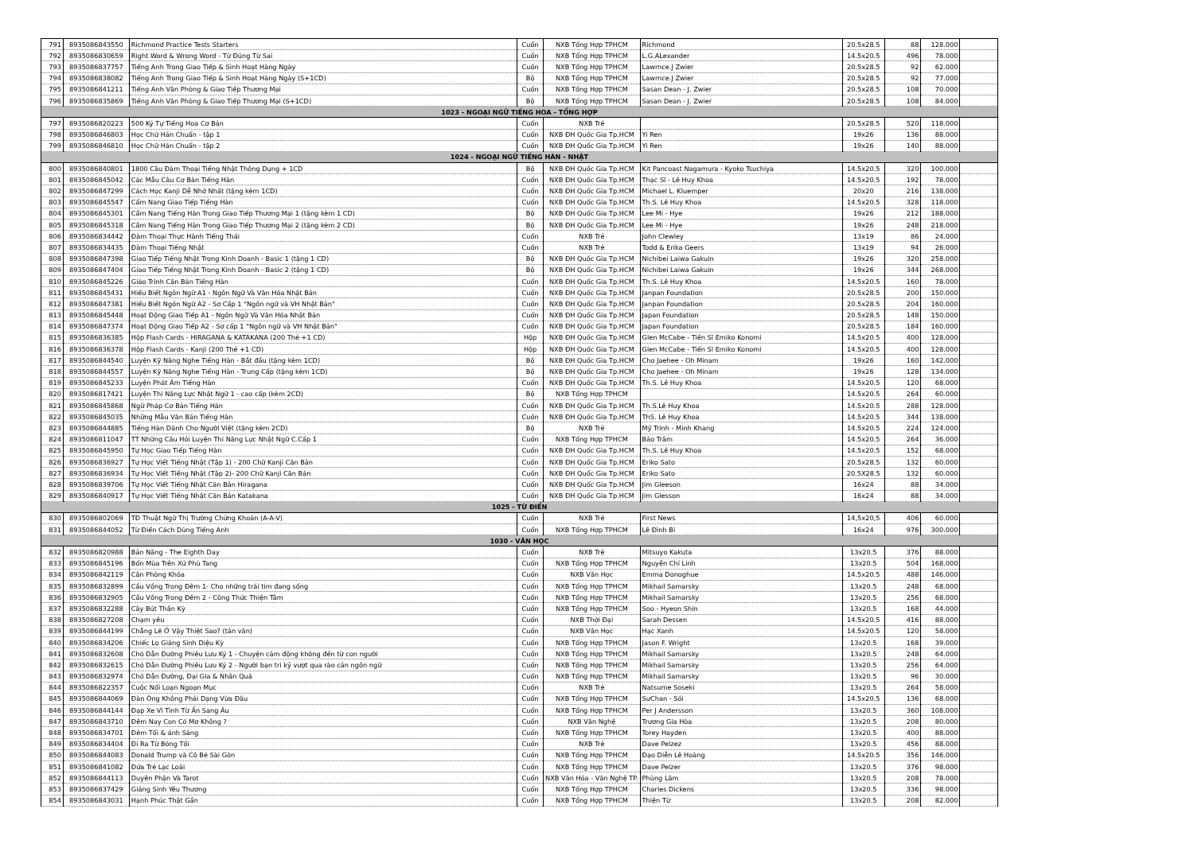| 791 | 8935086843550 | Richmond Practice Tests Starters | Cuốn | NXB Tổng Hợp TPHCM | Richmond | 20.5x28.5 | 88 | 128.000 | |
| 792 | 8935086830659 | Right Word & Wrong Word - Từ Đúng Từ Sai | Cuốn | NXB Tổng Hợp TPHCM | L.G.ALexander | 14.5x20.5 | 496 | 78.000 | |
| 793 | 8935086837757 | Tiếng Anh Trong Giao Tiếp & Sinh Hoạt Hàng Ngày | Cuốn | NXB Tổng Hợp TPHCM | Lawrnce.J Zwier | 20.5x28.5 | 92 | 62.000 | |
| 794 | 8935086838082 | Tiếng Anh Trong Giao Tiếp & Sinh Hoạt Hàng Ngày (S+1CD) | Bộ | NXB Tổng Hợp TPHCM | Lawrnce.J Zwier | 20.5x28.5 | 92 | 77.000 | |
| 795 | 8935086841211 | Tiếng Anh Văn Phòng & Giao Tiếp Thương Mại | Cuốn | NXB Tổng Hợp TPHCM | Sasan Dean - J. Zwier | 20.5x28.5 | 108 | 70.000 | |
| 796 | 8935086835869 | Tiếng Anh Văn Phòng & Giao Tiếp Thương Mại (S+1CD) | Bộ | NXB Tổng Hợp TPHCM | Sasan Dean - J. Zwier | 20.5x28.5 | 108 | 84.000 | |
| 1023 - NGOẠI NGỮ TIẾNG HOA - TỔNG HỢP | | | | | | | | | |
| 797 | 8935086820223 | 500 Ký Tự Tiếng Hoa Cơ Bản | Cuốn | NXB Trẻ | | 20.5x28.5 | 520 | 118.000 | |
| 798 | 8935086846803 | Học Chữ Hán Chuẩn - tập 1 | Cuốn | NXB ĐH Quốc Gia Tp.HCM | Yi Ren | 19x26 | 136 | 88.000 | |
| 799 | 8935086846810 | Học Chữ Hán Chuẩn - tập 2 | Cuốn | NXB ĐH Quốc Gia Tp.HCM | Yi Ren | 19x26 | 140 | 88.000 | |
| 1024 - NGOẠI NGỮ TIẾNG HÀN - NHẬT | | | | | | | | | |
| 800 | 8935086840801 | 1800 Câu Đàm Thoại Tiếng Nhật Thông Dụng + 1CD | Bộ | NXB ĐH Quốc Gia Tp.HCM | Kit Pancoast Nagamura - Kyoko Tsuchiya | 14.5x20.5 | 320 | 100.000 | |
| 801 | 8935086845042 | Các Mẫu Câu Cơ Bản Tiếng Hàn | Cuốn | NXB ĐH Quốc Gia Tp.HCM | Thạc Sĩ - Lê Huy Khoa | 14.5x20.5 | 192 | 78.000 | |
| 802 | 8935086847299 | Cách Học Kanji Dễ Nhớ Nhất (tặng kèm 1CD) | Cuốn | NXB ĐH Quốc Gia Tp.HCM | Michael L. Kluemper | 20x20 | 216 | 138.000 | |
| 803 | 8935086845547 | Cẩm Nang Giao Tiếp Tiếng Hàn | Cuốn | NXB ĐH Quốc Gia Tp.HCM | Th.S. Lê Huy Khoa | 14.5x20.5 | 328 | 118.000 | |
| 804 | 8935086845301 | Cẩm Nang Tiếng Hàn Trong Giao Tiếp Thương Mại 1 (tặng kèm 1 CD) | Bộ | NXB ĐH Quốc Gia Tp.HCM | Lee Mi - Hye | 19x26 | 212 | 188.000 | |
| 805 | 8935086845318 | Cẩm Nang Tiếng Hàn Trong Giao Tiếp Thương Mại 2 (tặng kèm 2 CD) | Bộ | NXB ĐH Quốc Gia Tp.HCM | Lee Mi - Hye | 19x26 | 248 | 218.000 | |
| 806 | 8935086834442 | Đàm Thoại Thực Hành Tiếng Thái | Cuốn | NXB Trẻ | John Clewley | 13x19 | 86 | 24.000 | |
| 807 | 8935086834435 | Đàm Thoại Tiếng Nhật | Cuốn | NXB Trẻ | Todd & Erika Geers | 13x19 | 94 | 26.000 | |
| 808 | 8935086847398 | Giao Tiếp Tiếng Nhật Trong Kinh Doanh - Basic 1 (tặng 1 CD) | Bộ | NXB ĐH Quốc Gia Tp.HCM | Nichibei Laiwa Gakuin | 19x26 | 320 | 258.000 | |
| 809 | 8935086847404 | Giao Tiếp Tiếng Nhật Trong Kinh Doanh - Basic 2 (tặng 1 CD) | Bộ | NXB ĐH Quốc Gia Tp.HCM | Nichibei Laiwa Gakuin | 19x26 | 344 | 268.000 | |
| 810 | 8935086845226 | Giáo Trình Căn Bản Tiếng Hàn | Cuốn | NXB ĐH Quốc Gia Tp.HCM | Th.S. Lê Huy Khoa | 14.5x20.5 | 160 | 78.000 | |
| 811 | 8935086845431 | Hiểu Biết Ngôn Ngữ A1 - Ngôn Ngữ Và Văn Hóa Nhật Bản | Cuốn | NXB ĐH Quốc Gia Tp.HCM | Janpan Foundation | 20.5x28.5 | 200 | 150.000 | |
| 812 | 8935086847381 | Hiểu Biết Ngôn Ngữ A2 - Sơ Cấp 1 "Ngôn ngữ và VH Nhật Bản" | Cuốn | NXB ĐH Quốc Gia Tp.HCM | Janpan Foundation | 20.5x28.5 | 204 | 160.000 | |
| 813 | 8935086845448 | Hoạt Động Giao Tiếp A1 - Ngôn Ngữ Và Văn Hóa Nhật Bản | Cuốn | NXB ĐH Quốc Gia Tp.HCM | Japan Foundation | 20.5x28.5 | 148 | 150.000 | |
| 814 | 8935086847374 | Hoạt Động Giao Tiếp A2 - Sơ cấp 1 "Ngôn ngữ và VH Nhật Bản" | Cuốn | NXB ĐH Quốc Gia Tp.HCM | Japan Foundation | 20.5x28.5 | 184 | 160.000 | |
| 815 | 8935086836385 | Hộp Flash Cards - HIRAGANA & KATAKANA (200 Thẻ +1 CD) | Hộp | NXB ĐH Quốc Gia Tp.HCM | Glen McCabe - Tiến Sĩ Emiko Konomi | 14.5x20.5 | 400 | 128.000 | |
| 816 | 8935086836378 | Hộp Flash Cards - Kanji (200 Thẻ +1 CD) | Hộp | NXB ĐH Quốc Gia Tp.HCM | Glen McCabe - Tiến Sĩ Emiko Konomi | 14.5x20.5 | 400 | 128.000 | |
| 817 | 8935086844540 | Luyện Kỹ Năng Nghe Tiếng Hàn - Bắt đầu (tặng kèm 1CD) | Bộ | NXB ĐH Quốc Gia Tp.HCM | Cho Jaehee - Oh Minam | 19x26 | 160 | 142.000 | |
| 818 | 8935086844557 | Luyện Kỹ Năng Nghe Tiếng Hàn - Trung Cấp (tặng kèm 1CD) | Bộ | NXB ĐH Quốc Gia Tp.HCM | Cho Jaehee - Oh Minam | 19x26 | 128 | 134.000 | |
| 819 | 8935086845233 | Luyện Phát Âm Tiếng Hàn | Cuốn | NXB ĐH Quốc Gia Tp.HCM | Th.S. Lê Huy Khoa | 14.5x20.5 | 120 | 68.000 | |
| 820 | 8935086817421 | Luyện Thi Năng Lực Nhật Ngữ 1 - cao cấp (kèm 2CD) | Bộ | NXB Tổng Hợp TPHCM | | 14.5x20.5 | 264 | 60.000 | |
| 821 | 8935086845868 | Ngữ Pháp Cơ Bản Tiếng Hàn | Cuốn | NXB ĐH Quốc Gia Tp.HCM | Th.S.Lê Huy Khoa | 14.5x20.5 | 288 | 128.000 | |
| 822 | 8935086845035 | Những Mẫu Văn Bản Tiếng Hàn | Cuốn | NXB ĐH Quốc Gia Tp.HCM | ThS. Lê Huy Khoa | 14.5x20.5 | 344 | 138.000 | |
| 823 | 8935086844885 | Tiếng Hàn Dành Cho Người Việt (tặng kèm 2CD) | Bộ | NXB Trẻ | Mỹ Trinh - Minh Khang | 14.5x20.5 | 224 | 124.000 | |
| 824 | 8935086811047 | TT Những Câu Hỏi Luyện Thi Năng Lực Nhật Ngữ C.Cấp 1 | Cuốn | NXB Tổng Hợp TPHCM | Bảo Trâm | 14.5x20.5 | 264 | 36.000 | |
| 825 | 8935086845950 | Tự Học Giao Tiếp Tiếng Hàn | Cuốn | NXB ĐH Quốc Gia Tp.HCM | Th.S. Lê Huy Khoa | 14.5x20.5 | 152 | 68.000 | |
| 826 | 8935086836927 | Tự Học Viết Tiếng Nhật (Tập 1) - 200 Chữ Kanji Căn Bản | Cuốn | NXB ĐH Quốc Gia Tp.HCM | Eriko Sato | 20.5x28.5 | 132 | 60.000 | |
| 827 | 8935086836934 | Tự Học Viết Tiếng Nhật (Tập 2)- 200 Chữ Kanji Căn Bản | Cuốn | NXB ĐH Quốc Gia Tp.HCM | Eriko Sato | 20.5X28.5 | 132 | 60.000 | |
| 828 | 8935086839706 | Tự Học Viết Tiếng Nhật Căn Bản Hiragana | Cuốn | NXB ĐH Quốc Gia Tp.HCM | Jim Gleeson | 16x24 | 88 | 34.000 | |
| 829 | 8935086840917 | Tự Học Viết Tiếng Nhật Căn Bản Katakana | Cuốn | NXB ĐH Quốc Gia Tp.HCM | Jim Glesson | 16x24 | 88 | 34.000 | |
| 1025 - TỪ ĐIỂN | | | | | | | | | |
| 830 | 8935086802069 | TĐ Thuật Ngữ Thị Trường Chứng Khoán (A-A-V) | Cuốn | NXB Trẻ | First News | 14,5x20,5 | 406 | 60.000 | |
| 831 | 8935086844052 | Từ Điển Cách Dùng Tiếng Anh | Cuốn | NXB Tổng Hợp TPHCM | Lê Đình Bì | 16x24 | 976 | 300.000 | |
| 1030 - VĂN HỌC | | | | | | | | | |
| 832 | 8935086820988 | Bản Năng - The Eighth Day | Cuốn | NXB Trẻ | Mitsuyo Kakuta | 13x20.5 | 376 | 88.000 | |
| 833 | 8935086845196 | Bốn Mùa Trên Xứ Phù Tang | Cuốn | NXB Tổng Hợp TPHCM | Nguyễn Chí Linh | 13x20.5 | 504 | 168.000 | |
| 834 | 8935086842119 | Căn Phòng Khóa | Cuốn | NXB Văn Học | Emma Donoghue | 14.5x20.5 | 488 | 146.000 | |
| 835 | 8935086832899 | Cầu Vồng Trong Đêm 1- Cho những trái tim đang sống | Cuốn | NXB Tổng Hợp TPHCM | Mikhail Samarsky | 13x20.5 | 248 | 68.000 | |
| 836 | 8935086832905 | Cầu Vồng Trong Đêm 2 - Công Thức Thiện Tâm | Cuốn | NXB Tổng Hợp TPHCM | Mikhail Samarsky | 13x20.5 | 256 | 68.000 | |
| 837 | 8935086832288 | Cây Bút Thần Kỳ | Cuốn | NXB Tổng Hợp TPHCM | Soo - Hyeon Shin | 13x20.5 | 168 | 44.000 | |
| 838 | 8935086827208 | Chạm yêu | Cuốn | NXB Thời Đại | Sarah Dessen | 14.5x20.5 | 416 | 88.000 | |
| 839 | 8935086844199 | Chẳng Lẽ Ở Vậy Thiệt Sao? (tản văn) | Cuốn | NXB Văn Học | Hạc Xanh | 14.5x20.5 | 120 | 58.000 | |
| 840 | 8935086834206 | Chiếc Lọ Giáng Sinh Diệu Kỳ | Cuốn | NXB Tổng Hợp TPHCM | Jason F. Wright | 13x20.5 | 168 | 39.000 | |
| 841 | 8935086832608 | Chó Dẫn Đường Phiêu Lưu Ký 1 - Chuyện cảm động không đến từ con người | Cuốn | NXB Tổng Hợp TPHCM | Mikhail Samarsky | 13x20.5 | 248 | 64.000 | |
| 842 | 8935086832615 | Chó Dẫn Đường Phiêu Lưu Ký 2 - Người bạn tri kỷ vượt qua rào cản ngôn ngữ | Cuốn | NXB Tổng Hợp TPHCM | Mikhail Samarsky | 13x20.5 | 256 | 64.000 | |
| 843 | 8935086832974 | Chó Dẫn Đường, Đại Gia & Nhân Quả | Cuốn | NXB Tổng Hợp TPHCM | Mikhail Samarsky | 13x20.5 | 96 | 30.000 | |
| 844 | 8935086822357 | Cuộc Nổi Loạn Ngoạn Mục | Cuốn | NXB Trẻ | Natsume Soseki | 13x20.5 | 264 | 58.000 | |
| 845 | 8935086844069 | Đàn Ông Không Phải Dạng Vừa Đâu | Cuốn | NXB Tổng Hợp TPHCM | SưChan - Sói | 14.5x20.5 | 136 | 68.000 | |
| 846 | 8935086844144 | Đạp Xe Vì Tình Từ Ấn Sang Âu | Cuốn | NXB Tổng Hợp TPHCM | Per J Andersson | 13x20.5 | 360 | 108.000 | |
| 847 | 8935086843710 | Đêm Nay Con Có Mơ Không ? | Cuốn | NXB Văn Nghệ | Trương Gia Hòa | 13x20.5 | 208 | 80.000 | |
| 848 | 8935086834701 | Đêm Tối & ánh Sáng | Cuốn | NXB Tổng Hợp TPHCM | Torey Hayden | 13x20.5 | 400 | 88.000 | |
| 849 | 8935086834404 | Đi Ra Từ Bóng Tối | Cuốn | NXB Trẻ | Dave Pelzez | 13x20.5 | 456 | 88.000 | |
| 850 | 8935086844083 | Donald Trump và Cô Bé Sài Gòn | Cuốn | NXB Tổng Hợp TPHCM | Đạo Diễn Lê Hoàng | 14.5x20.5 | 356 | 146.000 | |
| 851 | 8935086841082 | Đứa Trẻ Lạc Loài | Cuốn | NXB Tổng Hợp TPHCM | Dave Pelzer | 13x20.5 | 376 | 98.000 | |
| 852 | 8935086844113 | Duyên Phận Và Tarot | Cuốn | NXB Văn Hóa - Văn Nghệ TP. | Phùng Lâm | 13x20.5 | 208 | 78.000 | |
| 853 | 8935086837429 | Giáng Sinh Yêu Thương | Cuốn | NXB Tổng Hợp TPHCM | Charles Dickens | 13x20.5 | 336 | 98.000 | |
| 854 | 8935086843031 | Hạnh Phúc Thật Gần | Cuốn | NXB Tổng Hợp TPHCM | Thiện Từ | 13x20.5 | 208 | 82.000 | |